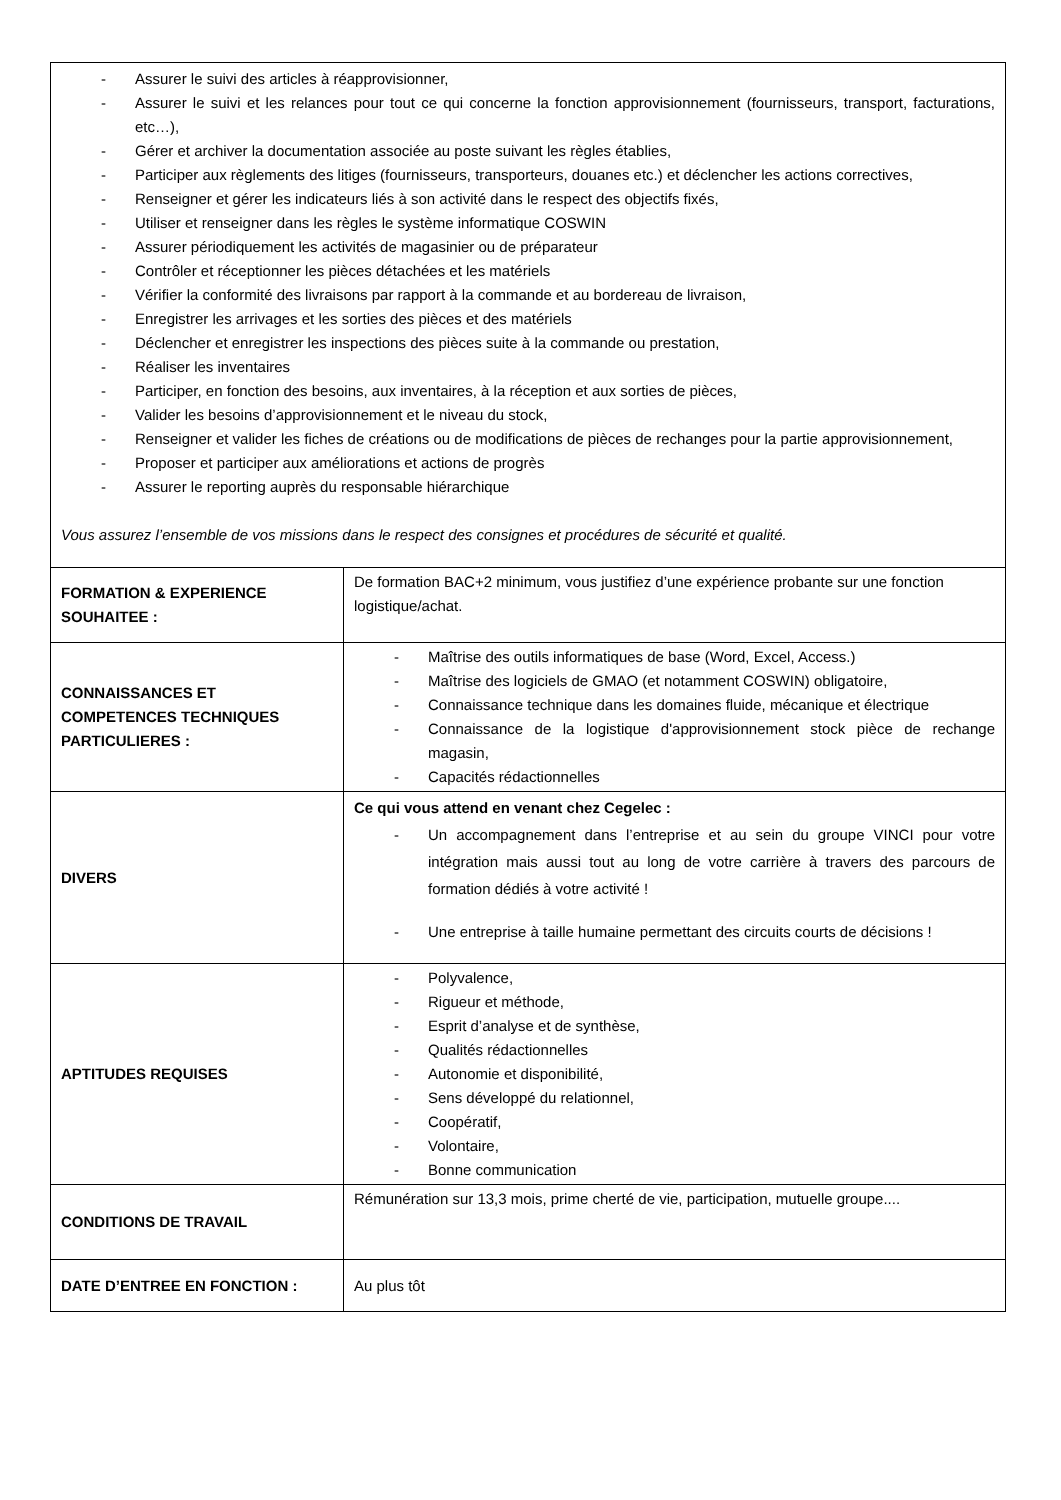| - Assurer le suivi des articles à réapprovisionner, - Assurer le suivi et les relances pour tout ce qui concerne la fonction approvisionnement (fournisseurs, transport, facturations, etc…), - Gérer et archiver la documentation associée au poste suivant les règles établies, - Participer aux règlements des litiges (fournisseurs, transporteurs, douanes etc.) et déclencher les actions correctives, - Renseigner et gérer les indicateurs liés à son activité dans le respect des objectifs fixés, - Utiliser et renseigner dans les règles le système informatique COSWIN - Assurer périodiquement les activités de magasinier ou de préparateur - Contrôler et réceptionner les pièces détachées et les matériels - Vérifier la conformité des livraisons par rapport à la commande et au bordereau de livraison, - Enregistrer les arrivages et les sorties des pièces et des matériels - Déclencher et enregistrer les inspections des pièces suite à la commande ou prestation, - Réaliser les inventaires - Participer, en fonction des besoins, aux inventaires, à la réception et aux sorties de pièces, - Valider les besoins d’approvisionnement et le niveau du stock, - Renseigner et valider les fiches de créations ou de modifications de pièces de rechanges pour la partie approvisionnement, - Proposer et participer aux améliorations et actions de progrès - Assurer le reporting auprès du responsable hiérarchique Vous assurez l’ensemble de vos missions dans le respect des consignes et procédures de sécurité et qualité. | |
| FORMATION & EXPERIENCE SOUHAITEE : | De formation BAC+2 minimum, vous justifiez d’une expérience probante sur une fonction logistique/achat. |
| CONNAISSANCES ET COMPETENCES TECHNIQUES PARTICULIERES : | - Maîtrise des outils informatiques de base (Word, Excel, Access.) - Maîtrise des logiciels de GMAO (et notamment COSWIN) obligatoire, - Connaissance technique dans les domaines fluide, mécanique et électrique - Connaissance de la logistique d'approvisionnement stock pièce de rechange magasin, - Capacités rédactionnelles |
| DIVERS | Ce qui vous attend en venant chez Cegelec : - Un accompagnement dans l’entreprise et au sein du groupe VINCI pour votre intégration mais aussi tout au long de votre carrière à travers des parcours de formation dédiés à votre activité ! - Une entreprise à taille humaine permettant des circuits courts de décisions ! |
| APTITUDES REQUISES | - Polyvalence, - Rigueur et méthode, - Esprit d’analyse et de synthèse, - Qualités rédactionnelles - Autonomie et disponibilité, - Sens développé du relationnel, - Coopératif, - Volontaire, - Bonne communication |
| CONDITIONS DE TRAVAIL | Rémunération sur 13,3 mois, prime cherté de vie, participation, mutuelle groupe.... |
| DATE D’ENTREE EN FONCTION : | Au plus tôt |